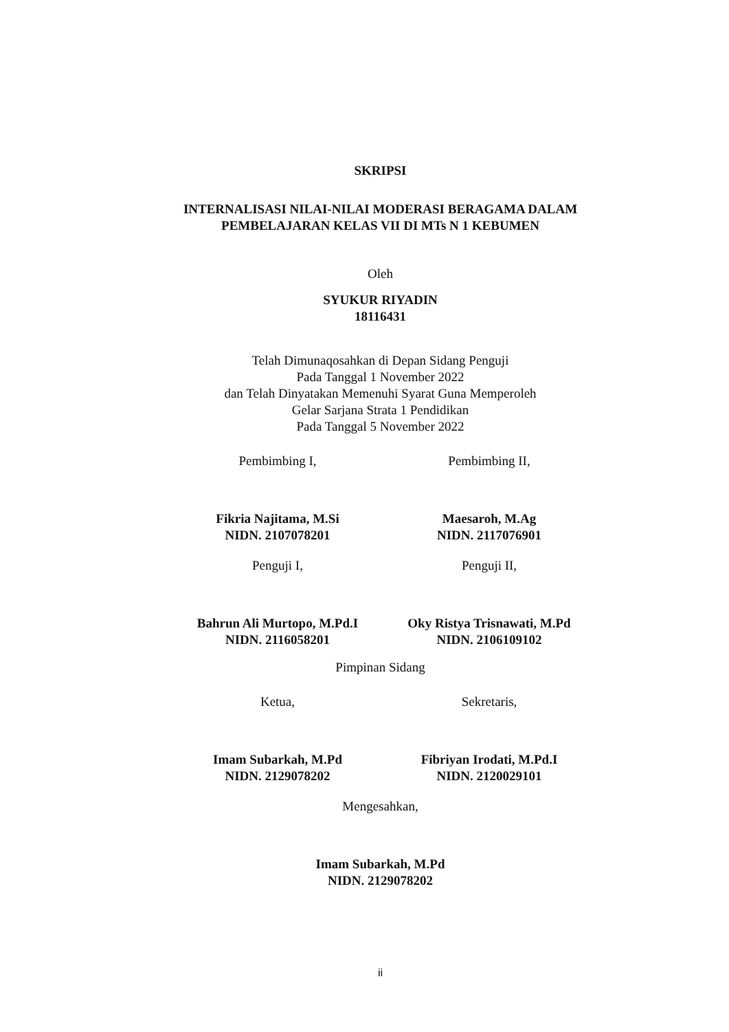SKRIPSI
INTERNALISASI NILAI-NILAI MODERASI BERAGAMA DALAM
PEMBELAJARAN KELAS VII DI MTs N 1 KEBUMEN
Oleh
SYUKUR RIYADIN
18116431
Telah Dimunaqosahkan di Depan Sidang Penguji
Pada Tanggal 1 November 2022
dan Telah Dinyatakan Memenuhi Syarat Guna Memperoleh
Gelar Sarjana Strata 1 Pendidikan
Pada Tanggal 5 November 2022
Pembimbing I,
Fikria Najitama, M.Si
NIDN. 2107078201
Pembimbing II,
Maesaroh, M.Ag
NIDN. 2117076901
Penguji I,
Bahrun Ali Murtopo, M.Pd.I
NIDN. 2116058201
Penguji II,
Oky Ristya Trisnawati, M.Pd
NIDN. 2106109102
Pimpinan Sidang
Ketua,
Imam Subarkah, M.Pd
NIDN. 2129078202
Sekretaris,
Fibriyan Irodati, M.Pd.I
NIDN. 2120029101
Mengesahkan,
Imam Subarkah, M.Pd
NIDN. 2129078202
ii